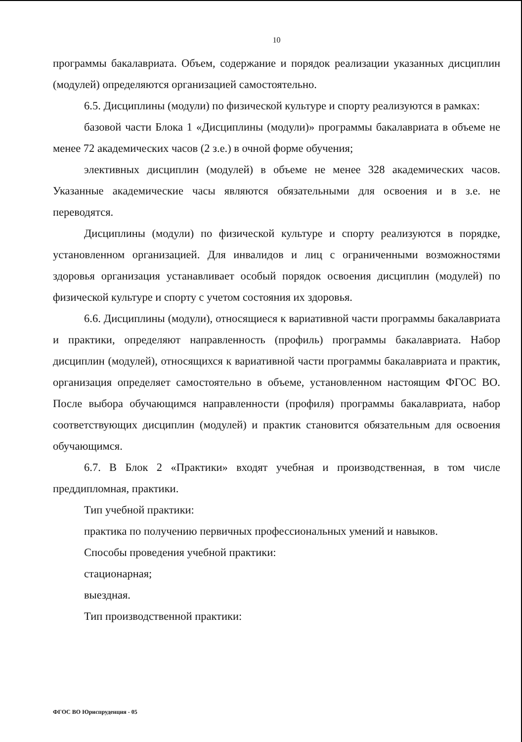10
программы бакалавриата. Объем, содержание и порядок реализации указанных дисциплин (модулей) определяются организацией самостоятельно.
6.5. Дисциплины (модули) по физической культуре и спорту реализуются в рамках:
базовой части Блока 1 «Дисциплины (модули)» программы бакалавриата в объеме не менее 72 академических часов (2 з.е.) в очной форме обучения;
элективных дисциплин (модулей) в объеме не менее 328 академических часов. Указанные академические часы являются обязательными для освоения и в з.е. не переводятся.
Дисциплины (модули) по физической культуре и спорту реализуются в порядке, установленном организацией. Для инвалидов и лиц с ограниченными возможностями здоровья организация устанавливает особый порядок освоения дисциплин (модулей) по физической культуре и спорту с учетом состояния их здоровья.
6.6. Дисциплины (модули), относящиеся к вариативной части программы бакалавриата и практики, определяют направленность (профиль) программы бакалавриата. Набор дисциплин (модулей), относящихся к вариативной части программы бакалавриата и практик, организация определяет самостоятельно в объеме, установленном настоящим ФГОС ВО. После выбора обучающимся направленности (профиля) программы бакалавриата, набор соответствующих дисциплин (модулей) и практик становится обязательным для освоения обучающимся.
6.7. В Блок 2 «Практики» входят учебная и производственная, в том числе преддипломная, практики.
Тип учебной практики:
практика по получению первичных профессиональных умений и навыков.
Способы проведения учебной практики:
стационарная;
выездная.
Тип производственной практики:
ФГОС ВО Юриспруденция - 05